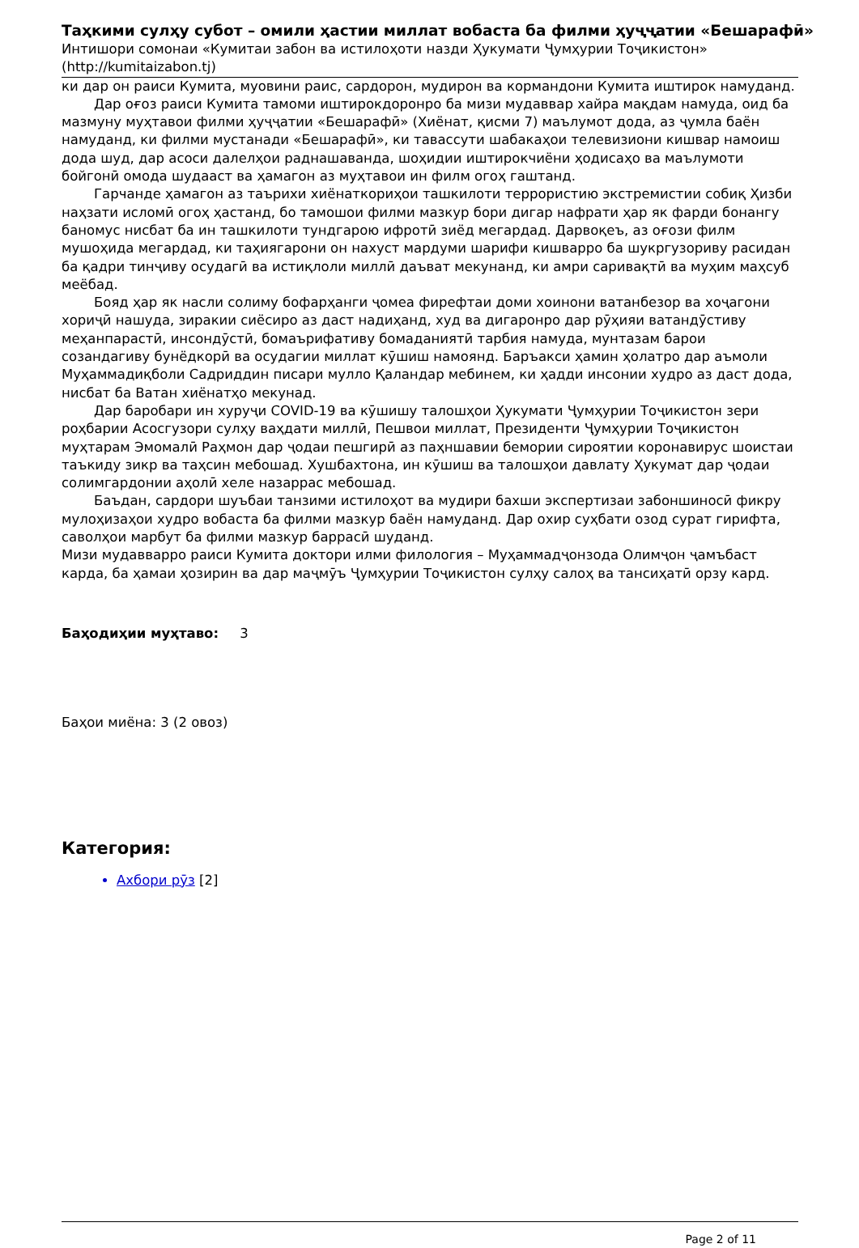Таҳкими сулҳу субот – омили ҳастии миллат вобаста ба филми ҳуҷҷатии «Бешарафӣ»
Интишори сомонаи «Кумитаи забон ва истилоҳоти назди Ҳукумати Ҷумҳурии Тоҷикистон»
(http://kumitaizabon.tj)
ки дар он раиси Кумита, муовини раис, сардорон, мудирон ва кормандони Кумита иштирок намуданд.
Дар оғоз раиси Кумита тамоми иштирокдоронро ба мизи мудаввар хайра мақдам намуда, оид ба мазмуну муҳтавои филми ҳуҷҷатии «Бешарафӣ» (Хиёнат, қисми 7) маълумот дода, аз ҷумла баён намуданд, ки филми мустанади «Бешарафӣ», ки тавассути шабакаҳои телевизиони кишвар намоиш дода шуд, дар асоси далелҳои раднашаванда, шоҳидии иштирокчиёни ҳодисаҳо ва маълумоти бойгонӣ омода шудааст ва ҳамагон аз муҳтавои ин филм огоҳ гаштанд.
Гарчанде ҳамагон аз таърихи хиёнаткориҳои ташкилоти террористию экстремистии собиқ Ҳизби наҳзати исломӣ огоҳ ҳастанд, бо тамошои филми мазкур бори дигар нафрати ҳар як фарди бонангу баномус нисбат ба ин ташкилоти тундгарою ифротӣ зиёд мегардад. Дарвоқеъ, аз оғози филм мушоҳида мегардад, ки таҳиягарони он нахуст мардуми шарифи кишварро ба шукргузориву расидан ба қадри тинҷиву осудагӣ ва истиқлоли миллӣ даъват мекунанд, ки амри саривақтӣ ва муҳим маҳсуб меёбад.
Бояд ҳар як насли солиму бофарҳанги ҷомеа фирефтаи доми хоинони ватанбезор ва хоҷагони хориҷӣ нашуда, зиракии сиёсиро аз даст надиҳанд, худ ва дигаронро дар рӯҳияи ватандӯстиву меҳанпарастӣ, инсондӯстӣ, бомаърифативу бомаданиятӣ тарбия намуда, мунтазам барои созандагиву бунёдкорӣ ва осудагии миллат кӯшиш намоянд. Баръакси ҳамин ҳолатро дар аъмоли Муҳаммадиқболи Садриддин писари мулло Қаландар мебинем, ки ҳадди инсонии худро аз даст дода, нисбат ба Ватан хиёнатҳо мекунад.
Дар баробари ин хуруҷи COVID-19 ва кӯшишу талошҳои Ҳукумати Ҷумҳурии Тоҷикистон зери роҳбарии Асосгузори сулҳу ваҳдати миллӣ, Пешвои миллат, Президенти Ҷумҳурии Тоҷикистон муҳтарам Эмомалӣ Раҳмон дар ҷодаи пешгирӣ аз паҳншавии бемории сироятии коронавирус шоистаи таъкиду зикр ва таҳсин мебошад. Хушбахтона, ин кӯшиш ва талошҳои давлату Ҳукумат дар ҷодаи солимгардонии аҳолӣ хеле назаррас мебошад.
Баъдан, сардори шуъбаи танзими истилоҳот ва мудири бахши экспертизаи забоншиносӣ фикру мулоҳизаҳои худро вобаста ба филми мазкур баён намуданд. Дар охир суҳбати озод сурат гирифта, саволҳои марбут ба филми мазкур баррасӣ шуданд.
Мизи мудавварро раиси Кумита доктори илми филология – Муҳаммадҷонзода Олимҷон ҷамъбаст карда, ба ҳамаи ҳозирин ва дар маҷмӯъ Ҷумҳурии Тоҷикистон сулҳу салоҳ ва тансиҳатӣ орзу кард.
Баҳодиҳии муҳтаво: 3
Баҳои миёна: 3 (2 овоз)
Категория:
Ахбори рӯз [2]
Page 2 of 11